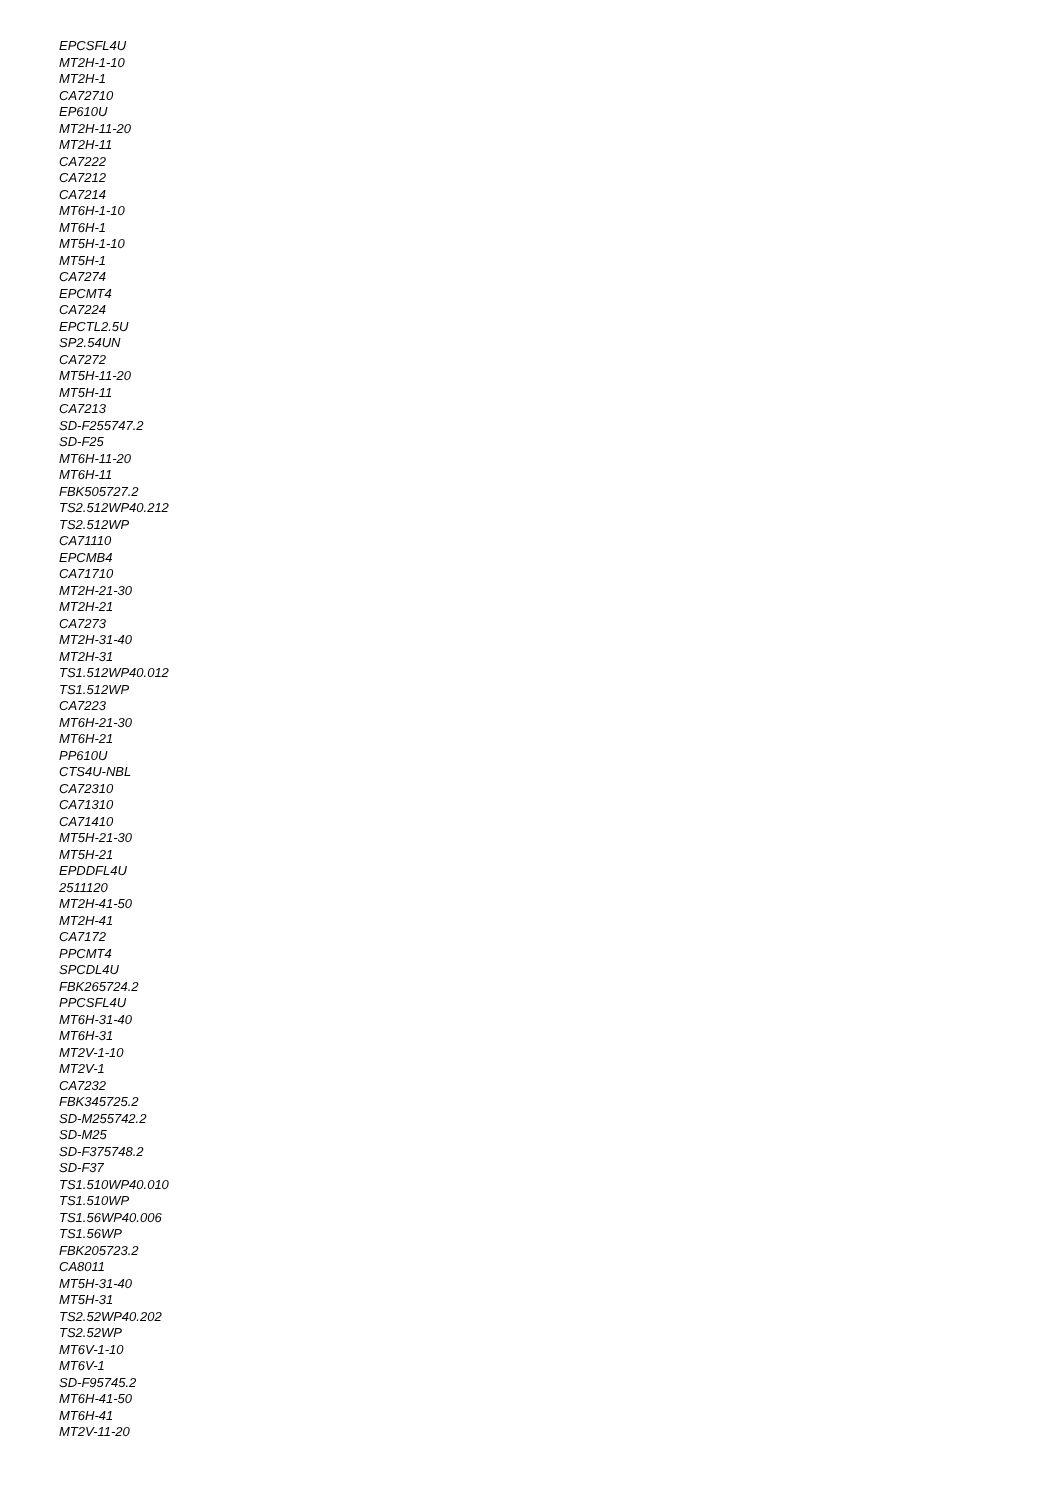EPCSFL4U
MT2H-1-10
MT2H-1
CA72710
EP610U
MT2H-11-20
MT2H-11
CA7222
CA7212
CA7214
MT6H-1-10
MT6H-1
MT5H-1-10
MT5H-1
CA7274
EPCMT4
CA7224
EPCTL2.5U
SP2.54UN
CA7272
MT5H-11-20
MT5H-11
CA7213
SD-F255747.2
SD-F25
MT6H-11-20
MT6H-11
FBK505727.2
TS2.512WP40.212
TS2.512WP
CA71110
EPCMB4
CA71710
MT2H-21-30
MT2H-21
CA7273
MT2H-31-40
MT2H-31
TS1.512WP40.012
TS1.512WP
CA7223
MT6H-21-30
MT6H-21
PP610U
CTS4U-NBL
CA72310
CA71310
CA71410
MT5H-21-30
MT5H-21
EPDDFL4U
2511120
MT2H-41-50
MT2H-41
CA7172
PPCMT4
SPCDL4U
FBK265724.2
PPCSFL4U
MT6H-31-40
MT6H-31
MT2V-1-10
MT2V-1
CA7232
FBK345725.2
SD-M255742.2
SD-M25
SD-F375748.2
SD-F37
TS1.510WP40.010
TS1.510WP
TS1.56WP40.006
TS1.56WP
FBK205723.2
CA8011
MT5H-31-40
MT5H-31
TS2.52WP40.202
TS2.52WP
MT6V-1-10
MT6V-1
SD-F95745.2
MT6H-41-50
MT6H-41
MT2V-11-20